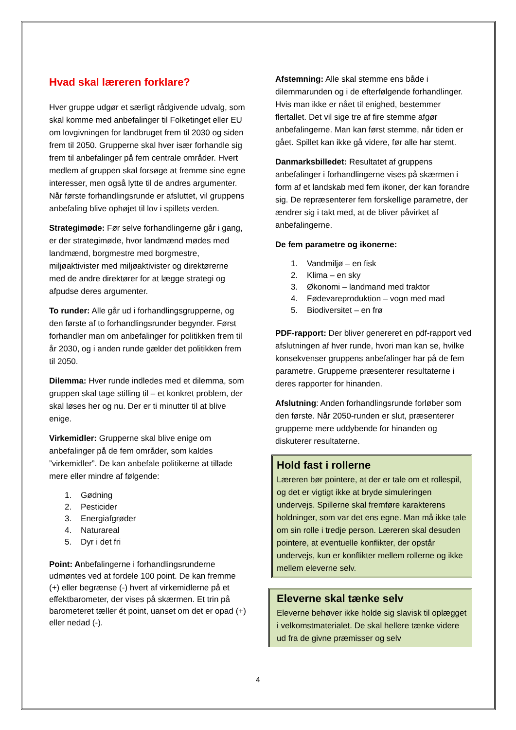Hvad skal læreren forklare?
Hver gruppe udgør et særligt rådgivende udvalg, som skal komme med anbefalinger til Folketinget eller EU om lovgivningen for landbruget frem til 2030 og siden frem til 2050. Grupperne skal hver især forhandle sig frem til anbefalinger på fem centrale områder. Hvert medlem af gruppen skal forsøge at fremme sine egne interesser, men også lytte til de andres argumenter. Når første forhandlingsrunde er afsluttet, vil gruppens anbefaling blive ophøjet til lov i spillets verden.
Strategimøde: Før selve forhandlingerne går i gang, er der strategimøde, hvor landmænd mødes med landmænd, borgmestre med borgmestre, miljøaktivister med miljøaktivister og direktørerne med de andre direktører for at lægge strategi og afpudse deres argumenter.
To runder: Alle går ud i forhandlingsgrupperne, og den første af to forhandlingsrunder begynder. Først forhandler man om anbefalinger for politikken frem til år 2030, og i anden runde gælder det politikken frem til 2050.
Dilemma: Hver runde indledes med et dilemma, som gruppen skal tage stilling til – et konkret problem, der skal løses her og nu. Der er ti minutter til at blive enige.
Virkemidler: Grupperne skal blive enige om anbefalinger på de fem områder, som kaldes ”virkemidler”. De kan anbefale politikerne at tillade mere eller mindre af følgende:
1. Gødning
2. Pesticider
3. Energiafgrøder
4. Naturareal
5. Dyr i det fri
Point: Anbefalingerne i forhandlingsrunderne udmøntes ved at fordele 100 point. De kan fremme (+) eller begrænse (-) hvert af virkemidlerne på et effektbarometer, der vises på skærmen. Et trin på barometeret tæller ét point, uanset om det er opad (+) eller nedad (-).
Afstemning: Alle skal stemme ens både i dilemmarunden og i de efterfølgende forhandlinger. Hvis man ikke er nået til enighed, bestemmer flertallet. Det vil sige tre af fire stemme afgør anbefalingerne. Man kan først stemme, når tiden er gået. Spillet kan ikke gå videre, før alle har stemt.
Danmarksbilledet: Resultatet af gruppens anbefalinger i forhandlingerne vises på skærmen i form af et landskab med fem ikoner, der kan forandre sig. De repræsenterer fem forskellige parametre, der ændrer sig i takt med, at de bliver påvirket af anbefalingerne.
De fem parametre og ikonerne:
1. Vandmiljø – en fisk
2. Klima – en sky
3. Økonomi – landmand med traktor
4. Fødevareproduktion – vogn med mad
5. Biodiversitet – en frø
PDF-rapport: Der bliver genereret en pdf-rapport ved afslutningen af hver runde, hvori man kan se, hvilke konsekvenser gruppens anbefalinger har på de fem parametre. Grupperne præsenterer resultaterne i deres rapporter for hinanden.
Afslutning: Anden forhandlingsrunde forløber som den første. Når 2050-runden er slut, præsenterer grupperne mere uddybende for hinanden og diskuterer resultaterne.
Hold fast i rollerne
Læreren bør pointere, at der er tale om et rollespil, og det er vigtigt ikke at bryde simuleringen undervejs. Spillerne skal fremføre karakterens holdninger, som var det ens egne. Man må ikke tale om sin rolle i tredje person. Læreren skal desuden pointere, at eventuelle konflikter, der opstår undervejs, kun er konflikter mellem rollerne og ikke mellem eleverne selv.
Eleverne skal tænke selv
Eleverne behøver ikke holde sig slavisk til oplægget i velkomstmaterialet. De skal hellere tænke videre ud fra de givne præmisser og selv
4